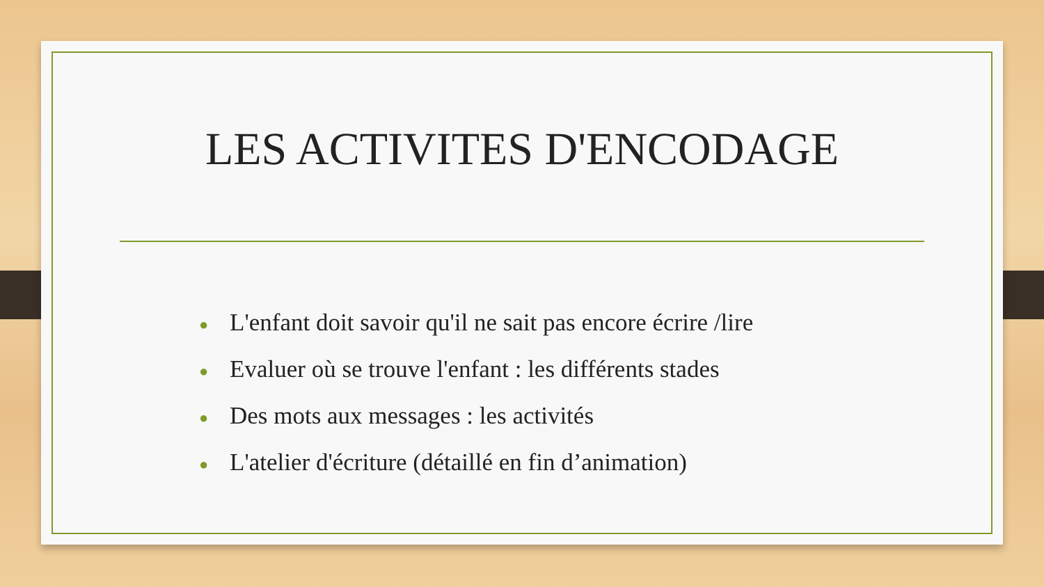LES ACTIVITES D'ENCODAGE
● L'enfant doit savoir qu'il ne sait pas encore écrire /lire
● Evaluer où se trouve l'enfant : les différents stades
● Des mots aux messages : les activités
● L'atelier d'écriture (détaillé en fin d’animation)